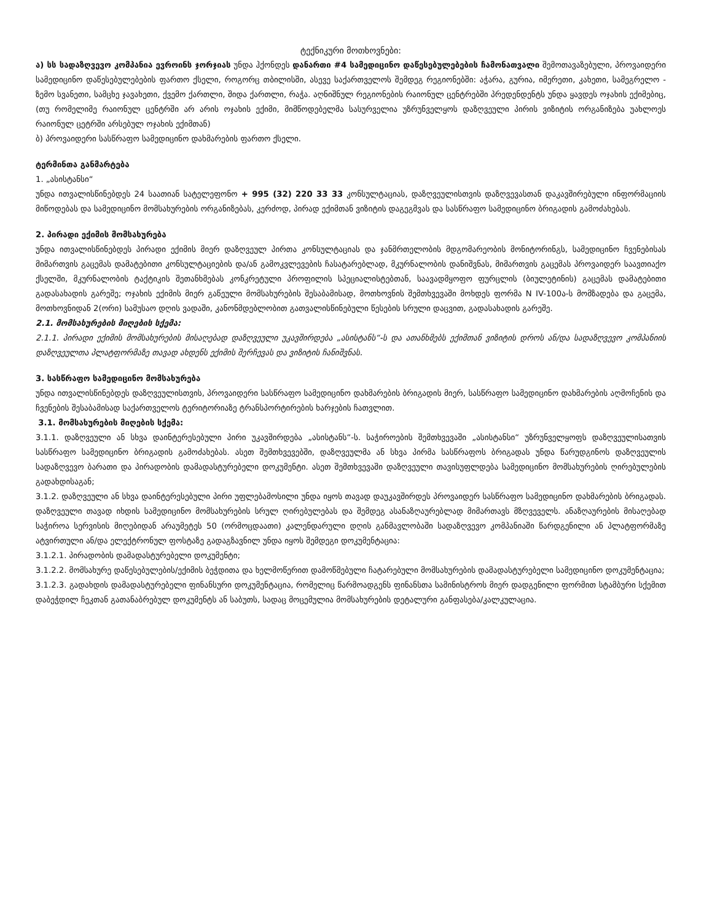ტექნიკური მოთხოვნები:
ა) სს სადაზღვევო კომპანია ევროინს ჯორჯიას უნდა ჰქონდეს დანართი #4 სამედიცინო დაწესებულებების ჩამონათვალი შემოთავაზებული, პროვაიდერი სამედიცინო დაწესებულებების ფართო ქსელი, როგორც თბილისში, ასევე საქართველოს შემდეგ რეგიონებში: აჭარა, გურია, იმერეთი, კახეთი, სამეგრელო - ზემო სვანეთი, სამცხე ჯავახეთი, ქვემო ქართლი, შიდა ქართლი, რაჭა. აღნიშნულ რეგიონების რაიონულ ცენტრებში პრედენდენტს უნდა ყავდეს ოჯახის ექიმებიც, (თუ რომელიმე რაიონულ ცენტრში არ არის ოჯახის ექიმი, მიმწოდებელმა სასურველია უზრუნველყოს დაზღვეული პირის ვიზიტის ორგანიზება უახლოეს რაიონულ ცეტრში არსებულ ოჯახის ექიმთან)
ბ) პროვაიდერი სასწრაფო სამედიცინო დახმარების ფართო ქსელი.
ტერმინთა განმარტება
1. „ასისტანსი“
უნდა ითვალისწინებდეს 24 საათიან სატელეფონო + 995 (32) 220 33 33 კონსულტაციას, დაზღვეულისთვის დაზღვევასთან დაკავშირებული ინფორმაციის მიწოდებას და სამედიცინო მომსახურების ორგანიზებას, კერძოდ, პირად ექიმთან ვიზიტის დაგეგმვას და სასწრაფო სამედიცინო ბრიგადის გამოძახებას.
2. პირადი ექიმის მომსახურება
უნდა ითვალისწინებდეს პირადი ექიმის მიერ დაზღვეულ პირთა კონსულტაციას და ჯანმრთელობის მდგომარეობის მონიტორინგს, სამედიცინო ჩვენებისას მიმართვის გაცემას დამატებითი კონსულტაციების და/ან გამოკვლევების ჩასატარებლად, მკურნალობის დანიშვნას, მიმართვის გაცემას პროვაიდერ საავთიაქო ქსელში, მკურნალობის ტაქტიკის შეთანხმებას კონკრეტული პროფილის სპეციალისტებთან, საავადმყოფო ფურცლის (ბიულეტინის) გაცემას დამატებითი გადასახადის გარეშე; ოჯახის ექიმის მიერ გაწეული მომსახურების შესაბამისად, მოთხოვნის შემთხვევაში მოხდეს ფორმა N IV-100ა-ს მომზადება და გაცემა, მოთხოვნიდან 2(ორი) სამუსაო დღის ვადაში, კანონმდებლობით გათვალისწინებული წესების სრული დაცვით, გადასახადის გარეშე.
2.1. მომსახურების მიღების სქემა:
2.1.1. პირადი ექიმის მომსახურების მისაღებად დაზღვეული უკავშირდება „ასისტანს“-ს და ათანხმებს ექიმთან ვიზიტის დროს ან/და სადაზღვევო კომპანიის დაზღვეულთა პლატფორმაზე თავად ახდენს ექიმის შერჩევას და ვიზიტის ჩანიშვნას.
3. სასწრაფო სამედიცინო მომსახურება
უნდა ითვალისწინებდეს დაზღვეულისთვის, პროვაიდერი სასწრაფო სამედიცინო დახმარების ბრიგადის მიერ, სასწრაფო სამედიცინო დახმარების აღმოჩენის და ჩვენების შესაბამისად საქართველოს ტერიტორიაზე ტრანსპორტირების ხარჯების ჩათვლით.
3.1. მომსახურების მიღების სქემა:
3.1.1. დაზღვეული ან სხვა დაინტერესებული პირი უკავშირდება „ასისტანს“-ს. საჭიროების შემთხვევაში „ასისტანსი“ უზრუნველყოფს დაზღვეულისათვის სასწრაფო სამედიცინო ბრიგადის გამოძახებას. ასეთ შემთხვევებში, დაზღვეულმა ან სხვა პირმა სასწრაფოს ბრიგადას უნდა წარუდგინოს დაზღვეულის სადაზღვევო ბარათი და პირადობის დამადასტურებელი დოკუმენტი. ასეთ შემთხვევაში დაზღვეული თავისუფლდება სამედიცინო მომსახურების ღირებულების გადახდისაგან;
3.1.2. დაზღვეული ან სხვა დაინტერესებული პირი უფლებამოსილი უნდა იყოს თავად დაუკავშირდეს პროვაიდერ სასწრაფო სამედიცინო დახმარების ბრიგადას. დაზღვეული თავად იხდის სამედიცინო მომსახურების სრულ ღირებულებას და შემდეგ ასანაზღაურებლად მიმართავს მზღვეველს. ანაზღაურების მისაღებად საჭიროა სერვისის მიღებიდან არაუმეტეს 50 (ორმოცდაათი) კალენდარული დღის განმავლობაში სადაზღვევო კომპანიაში წარდგენილი ან პლატფორმაზე ატვირთული ან/და ელექტრონულ ფოსტაზე გადაგზავნილ უნდა იყოს შემდეგი დოკუმენტაცია:
3.1.2.1. პირადობის დამადასტურებელი დოკუმენტი;
3.1.2.2. მომსახურე დაწესებულების/ექიმის ბეჭდითა და ხელმოწერით დამოწმებული ჩატარებული მომსახურების დამადასტურებელი სამედიცინო დოკუმენტაცია;
3.1.2.3. გადახდის დამადასტურებელი ფინანსური დოკუმენტაცია, რომელიც წარმოადგენს ფინანსთა სამინისტროს მიერ დადგენილი ფორმით სტამბური სქემით დაბეჭდილ ჩეკთან გათანაბრებულ დოკუმენტს ან საბუთს, სადაც მოცემულია მომსახურების დეტალური განფასება/კალკულაცია.